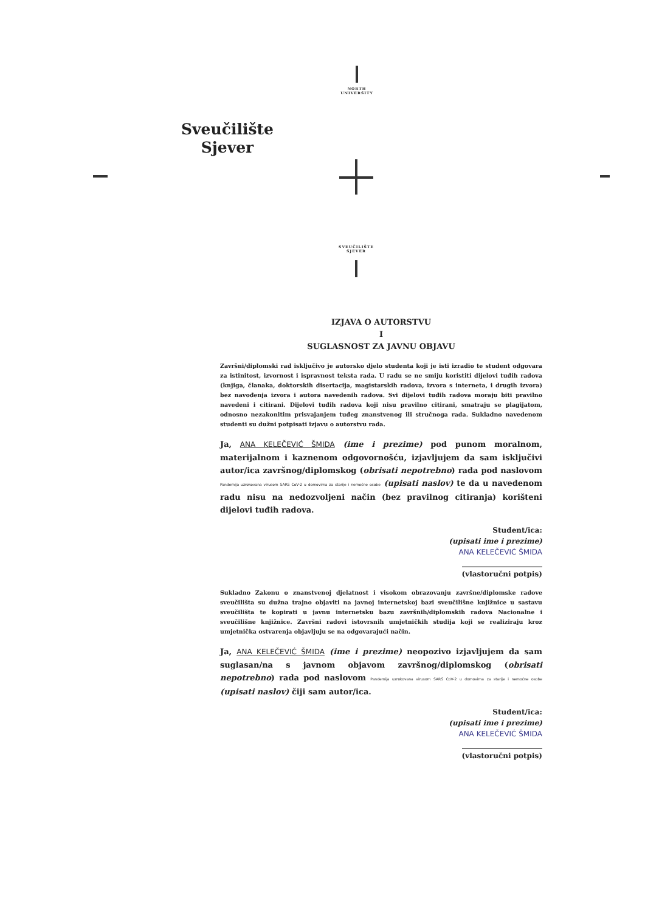NORTH UNIVERSITY
Sveučilište
Sjever
SVEUČILIŠTE SJEVER
IZJAVA O AUTORSTVU
I
SUGLASNOST ZA JAVNU OBJAVU
Završni/diplomski rad isključivo je autorsko djelo studenta koji je isti izradio te student odgovara za istinitost, izvornost i ispravnost teksta rada. U radu se ne smiju koristiti dijelovi tuđih radova (knjiga, članaka, doktorskih disertacija, magistarskih radova, izvora s interneta, i drugih izvora) bez navođenja izvora i autora navedenih radova. Svi dijelovi tuđih radova moraju biti pravilno navedeni i citirani. Dijelovi tuđih radova koji nisu pravilno citirani, smatraju se plagijatom, odnosno nezakonitim prisvajanjem tuđeg znanstvenog ili stručnoga rada. Sukladno navedenom studenti su dužni potpisati izjavu o autorstvu rada.
Ja, ANA KELEČEVIĆ ŠMIDA (ime i prezime) pod punom moralnom, materijalnom i kaznenom odgovornošću, izjavljujem da sam isključivi autor/ica završnog/diplomskog (obrisati nepotrebno) rada pod naslovom Pandemija uzrokovana virusom SARS CoV-2 u domovima za starije i nemoćne osobe (upisati naslov) te da u navedenom radu nisu na nedozvoljeni način (bez pravilnog citiranja) korišteni dijelovi tuđih radova.
Student/ica:
(upisati ime i prezime)
ANA KELEČEVIĆ ŠMIDA
______________________
(vlastoručni potpis)
Sukladno Zakonu o znanstvenoj djelatnost i visokom obrazovanju završne/diplomske radove sveučilišta su dužna trajno objaviti na javnoj internetskoj bazi sveučilišne knjižnice u sastavu sveučilišta te kopirati u javnu internetsku bazu završnih/diplomskih radova Nacionalne i sveučilišne knjižnice. Završni radovi istovrsnih umjetničkih studija koji se realiziraju kroz umjetnička ostvarenja objavljuju se na odgovarajući način.
Ja, ANA KELEČEVIĆ ŠMIDA (ime i prezime) neopozivo izjavljujem da sam suglasan/na s javnom objavom završnog/diplomskog (obrisati nepotrebno) rada pod naslovom Pandemija uzrokovana virusom SARS CoV-2 u domovima za starije i nemoćne osobe (upisati naslov) čiji sam autor/ica.
Student/ica:
(upisati ime i prezime)
ANA KELEČEVIĆ ŠMIDA
______________________
(vlastoručni potpis)